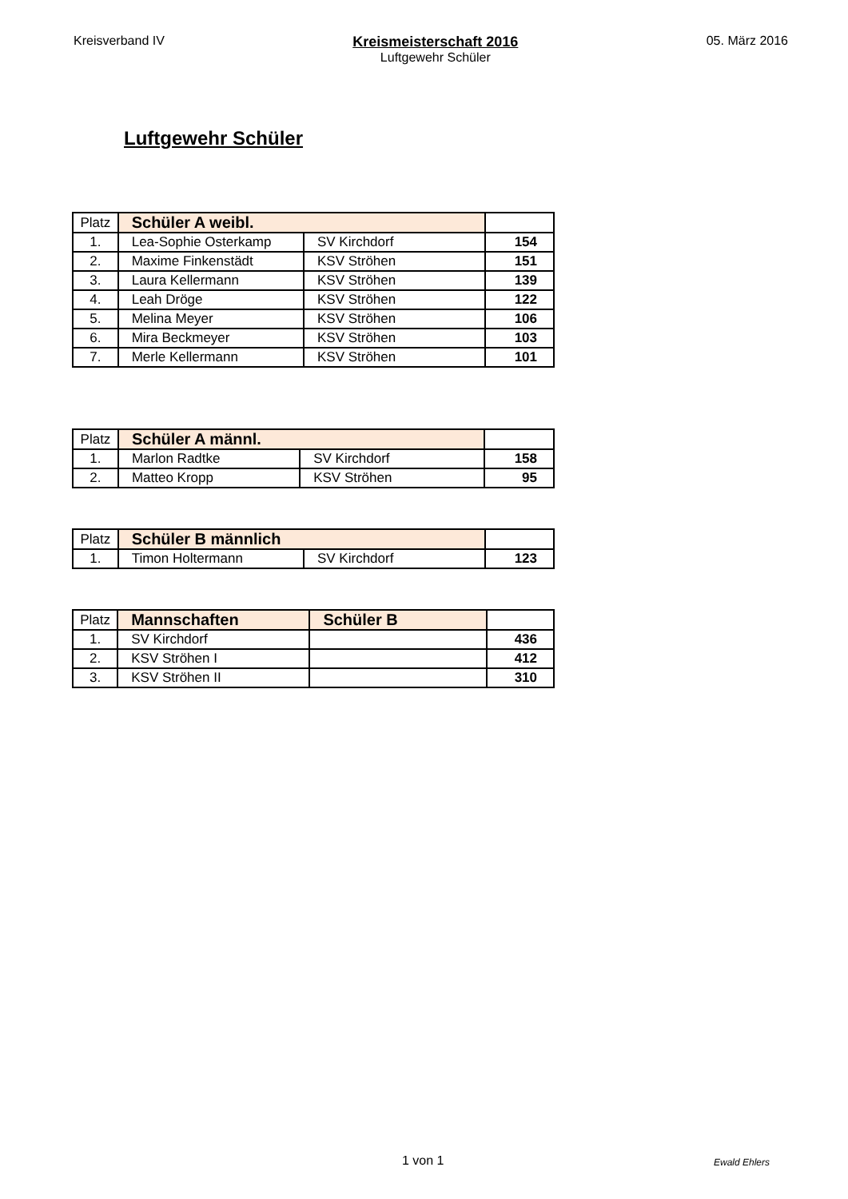Kreisverband IV Kreismeisterschaft 2016
Luftgewehr Schüler
05. März 2016
Luftgewehr Schüler
| Platz | Schüler A weibl. | | |
| 1. | Lea-Sophie Osterkamp | SV Kirchdorf | 154 |
| 2. | Maxime Finkenstädt | KSV Ströhen | 151 |
| 3. | Laura Kellermann | KSV Ströhen | 139 |
| 4. | Leah Dröge | KSV Ströhen | 122 |
| 5. | Melina Meyer | KSV Ströhen | 106 |
| 6. | Mira Beckmeyer | KSV Ströhen | 103 |
| 7. | Merle Kellermann | KSV Ströhen | 101 |
| Platz | Schüler A männl. | | |
| 1. | Marlon Radtke | SV Kirchdorf | 158 |
| 2. | Matteo Kropp | KSV Ströhen | 95 |
| Platz | Schüler B männlich | | |
| 1. | Timon Holtermann | SV Kirchdorf | 123 |
| Platz | Mannschaften | Schüler B | |
| 1. | SV Kirchdorf | | 436 |
| 2. | KSV Ströhen I | | 412 |
| 3. | KSV Ströhen II | | 310 |
1 von 1 Ewald Ehlers